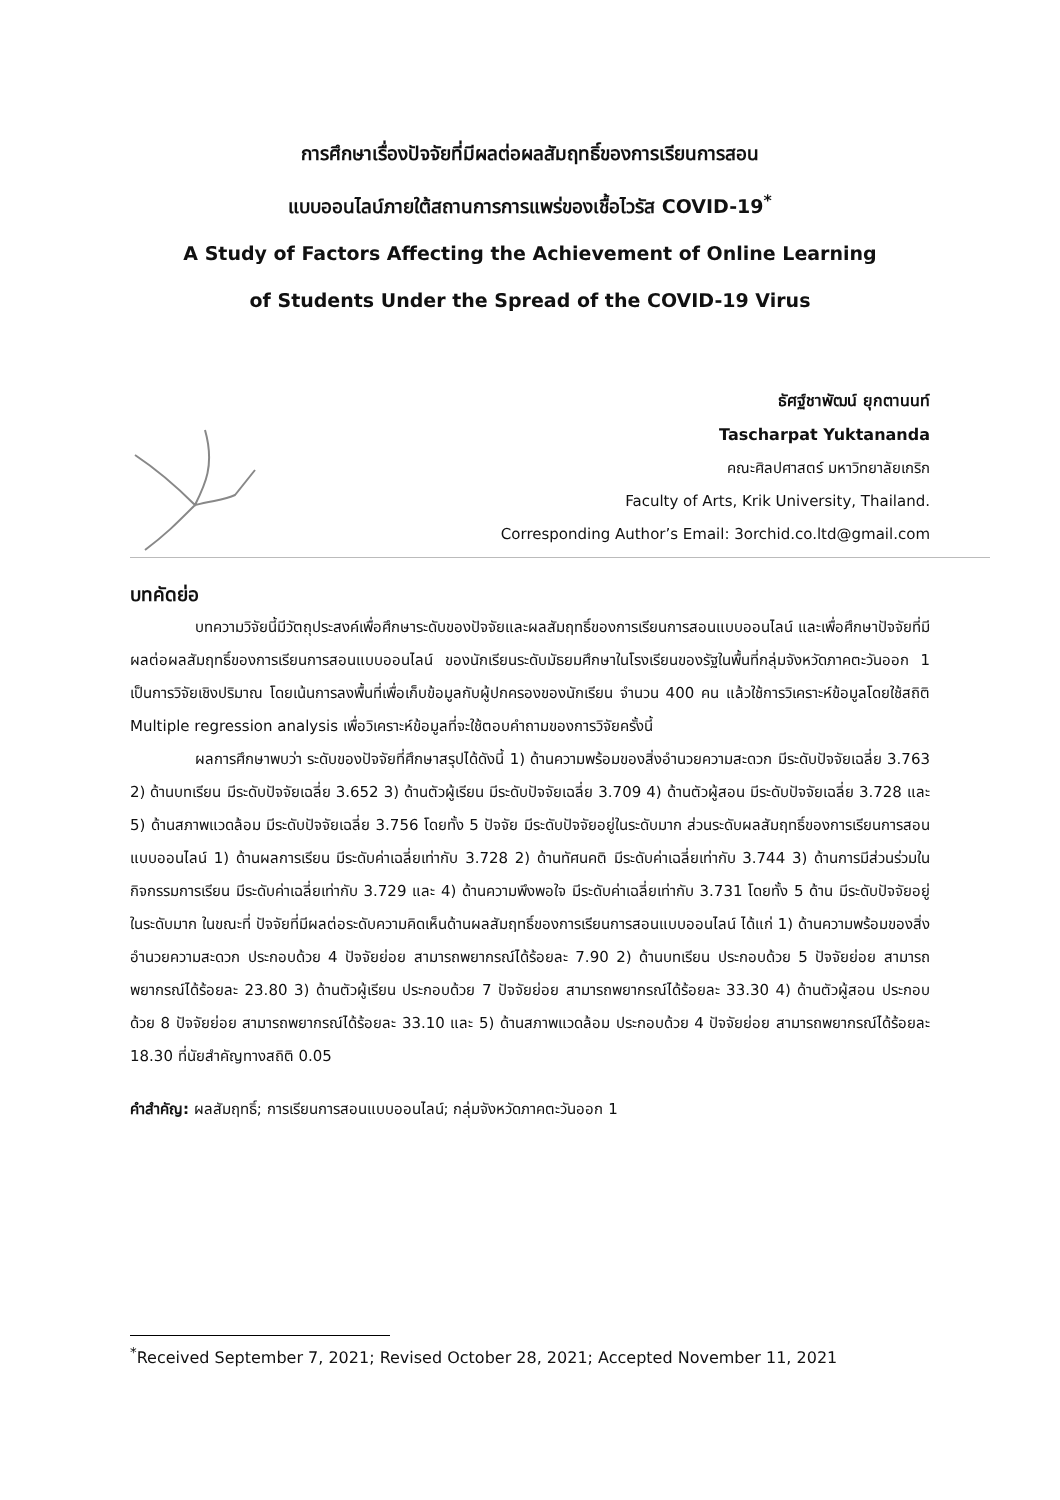การศึกษาเรื่องปัจจัยที่มีผลต่อผลสัมฤทธิ์ของการเรียนการสอน
แบบออนไลน์ภายใต้สถานการการแพร่ของเชื้อไวรัส COVID-19<sup>*</sup>
A Study of Factors Affecting the Achievement of Online Learning
of Students Under the Spread of the COVID-19 Virus
ธัศฐ์ชาพัฒน์ ยุกตานนท์
Tascharpat Yuktananda
คณะศิลปศาสตร์ มหาวิทยาลัยเกริก
Faculty of Arts, Krik University, Thailand.
Corresponding Author’s Email: 3orchid.co.ltd@gmail.com
บทคัดย่อ
บทความวิจัยนี้มีวัตถุประสงค์เพื่อศึกษาระดับของปัจจัยและผลสัมฤทธิ์ของการเรียนการสอนแบบออนไลน์ และเพื่อศึกษาปัจจัยที่มีผลต่อผลสัมฤทธิ์ของการเรียนการสอนแบบออนไลน์ ของนักเรียนระดับมัธยมศึกษาในโรงเรียนของรัฐในพื้นที่กลุ่มจังหวัดภาคตะวันออก 1 เป็นการวิจัยเชิงปริมาณ โดยเน้นการลงพื้นที่เพื่อเก็บข้อมูลกับผู้ปกครองของนักเรียน จำนวน 400 คน แล้วใช้การวิเคราะห์ข้อมูลโดยใช้สถิติ Multiple regression analysis เพื่อวิเคราะห์ข้อมูลที่จะใช้ตอบคำถามของการวิจัยครั้งนี้
ผลการศึกษาพบว่า ระดับของปัจจัยที่ศึกษาสรุปได้ดังนี้ 1) ด้านความพร้อมของสิ่งอำนวยความสะดวก มีระดับปัจจัยเฉลี่ย 3.763 2) ด้านบทเรียน มีระดับปัจจัยเฉลี่ย 3.652 3) ด้านตัวผู้เรียน มีระดับปัจจัยเฉลี่ย 3.709 4) ด้านตัวผู้สอน มีระดับปัจจัยเฉลี่ย 3.728 และ 5) ด้านสภาพแวดล้อม มีระดับปัจจัยเฉลี่ย 3.756 โดยทั้ง 5 ปัจจัย มีระดับปัจจัยอยู่ในระดับมาก ส่วนระดับผลสัมฤทธิ์ของการเรียนการสอนแบบออนไลน์ 1) ด้านผลการเรียน มีระดับค่าเฉลี่ยเท่ากับ 3.728 2) ด้านทัศนคติ มีระดับค่าเฉลี่ยเท่ากับ 3.744 3) ด้านการมีส่วนร่วมในกิจกรรมการเรียน มีระดับค่าเฉลี่ยเท่ากับ 3.729 และ 4) ด้านความพึงพอใจ มีระดับค่าเฉลี่ยเท่ากับ 3.731 โดยทั้ง 5 ด้าน มีระดับปัจจัยอยู่ในระดับมาก ในขณะที่ ปัจจัยที่มีผลต่อระดับความคิดเห็นด้านผลสัมฤทธิ์ของการเรียนการสอนแบบออนไลน์ ได้แก่ 1) ด้านความพร้อมของสิ่งอำนวยความสะดวก ประกอบด้วย 4 ปัจจัยย่อย สามารถพยากรณ์ได้ร้อยละ 7.90 2) ด้านบทเรียน ประกอบด้วย 5 ปัจจัยย่อย สามารถพยากรณ์ได้ร้อยละ 23.80 3) ด้านตัวผู้เรียน ประกอบด้วย 7 ปัจจัยย่อย สามารถพยากรณ์ได้ร้อยละ 33.30 4) ด้านตัวผู้สอน ประกอบด้วย 8 ปัจจัยย่อย สามารถพยากรณ์ได้ร้อยละ 33.10 และ 5) ด้านสภาพแวดล้อม ประกอบด้วย 4 ปัจจัยย่อย สามารถพยากรณ์ได้ร้อยละ 18.30 ที่นัยสำคัญทางสถิติ 0.05
คำสำคัญ: ผลสัมฤทธิ์; การเรียนการสอนแบบออนไลน์; กลุ่มจังหวัดภาคตะวันออก 1
<sup>*</sup> Received September 7, 2021; Revised October 28, 2021; Accepted November 11, 2021